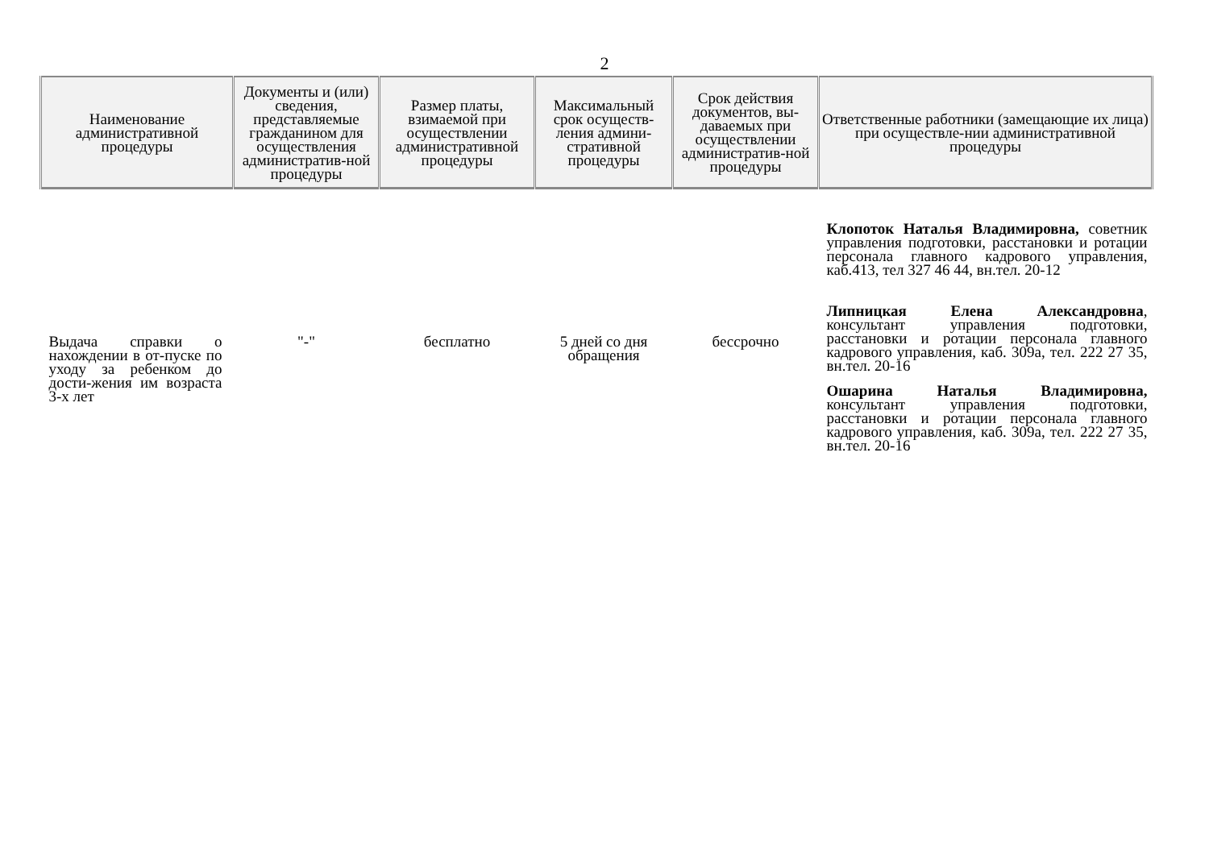2
| Наименование административной процедуры | Документы и (или) сведения, представляемые гражданином для осуществления административ-ной процедуры | Размер платы, взимаемой при осуществлении административной процедуры | Максимальный срок осуществ-ления админи-стративной процедуры | Срок действия документов, вы-даваемых при осуществлении административ-ной процедуры | Ответственные работники (замещающие их лица) при осуществле-нии административной процедуры |
| --- | --- | --- | --- | --- | --- |
| Выдача справки о нахождении в от-пуске по уходу за ребенком до дости-жения им возраста 3-х лет | "-" | бесплатно | 5 дней со дня обращения | бессрочно | Клопоток Наталья Владимировна, советник управления подготовки, расстановки и ротации персонала главного кадрового управления, каб.413, тел 327 46 44, вн.тел. 20-12 Липницкая Елена Александровна , консультант управления подготовки, расстановки и ротации персонала главного кадрового управления, каб. 309а, тел. 222 27 35, вн.тел. 20-16 Ошарина Наталья Владимировна, консультант управления подготовки, расстановки и ротации персонала главного кадрового управления, каб. 309а, тел. 222 27 35, вн.тел. 20-16 |